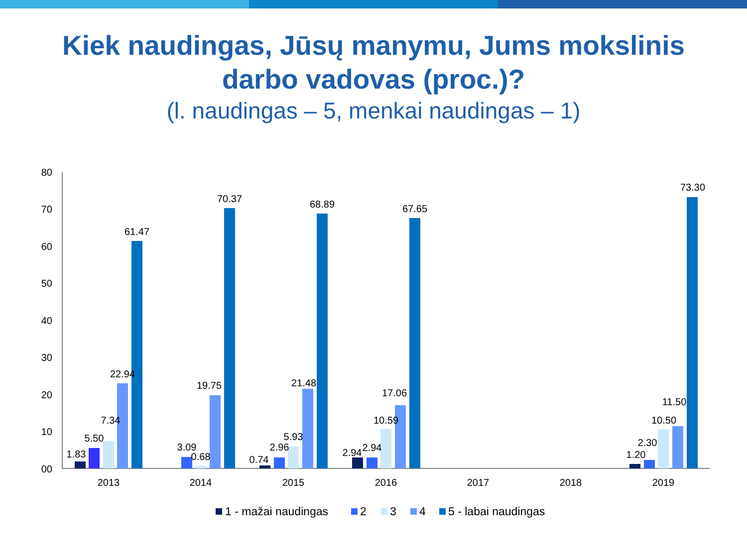Kiek naudingas, Jūsų manymu, Jums mokslinis
darbo vadovas (proc.)?
(l. naudingas – 5, menkai naudingas – 1)
80
70
60
50
40
30
20
10
00
2013
2014
2015
2016
2017
2018
2019
1.83
5.50
7.34
22.94
61.47
3.09
0.68
19.75
70.37
0.74
2.96
5.93
21.48
68.89
2.94
2.94
10.59
17.06
67.65
1.20
2.30
10.50
11.50
73.30
1 - mažai naudingas
2
3
4
5 - labai naudingas